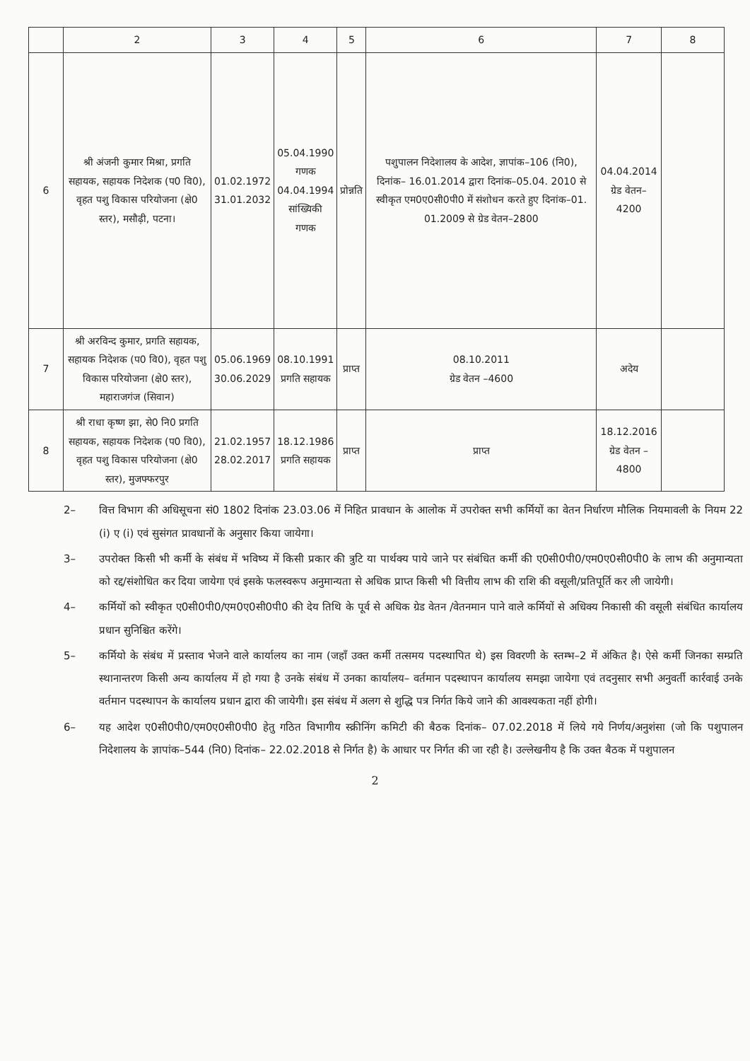| | 2 | 3 | 4 | 5 | 6 | 7 | 8 |
| --- | --- | --- | --- | --- | --- | --- | --- |
| 6 | श्री अंजनी कुमार मिश्रा, प्रगति सहायक, सहायक निदेशक (प0 वि0), वृहत पशु विकास परियोजना (क्षे0 स्तर), मसौढ़ी, पटना। | 01.02.1972 31.01.2032 | 05.04.1990 गणक 04.04.1994 सांख्यिकी गणक | प्रोन्नति | पशुपालन निदेशालय के आदेश, ज्ञापांक–106 (नि0), दिनांक– 16.01.2014 द्वारा दिनांक–05.04. 2010 से स्वीकृत एम0ए0सी0पी0 में संशोधन करते हुए दिनांक–01. 01.2009 से ग्रेड वेतन–2800 | 04.04.2014 ग्रेड वेतन–4200 | |
| 7 | श्री अरविन्द कुमार, प्रगति सहायक, सहायक निदेशक (प0 वि0), वृहत पशु विकास परियोजना (क्षे0 स्तर), महाराजगंज (सिवान) | 05.06.1969 30.06.2029 | 08.10.1991 प्रगति सहायक | प्राप्त | 08.10.2011 ग्रेड वेतन –4600 | अदेय | |
| 8 | श्री राधा कृष्ण झा, से0 नि0 प्रगति सहायक, सहायक निदेशक (प0 वि0), वृहत पशु विकास परियोजना (क्षे0 स्तर), मुजफ्फरपुर | 21.02.1957 28.02.2017 | 18.12.1986 प्रगति सहायक | प्राप्त | प्राप्त | 18.12.2016 ग्रेड वेतन –4800 | |
2– वित्त विभाग की अधिसूचना सं0 1802 दिनांक 23.03.06 में निहित प्रावधान के आलोक में उपरोक्त सभी कर्मियों का वेतन निर्धारण मौलिक नियमावली के नियम 22 (i) ए (i) एवं सुसंगत प्रावधानों के अनुसार किया जायेगा।
3– उपरोक्त किसी भी कर्मी के संबंध में भविष्य में किसी प्रकार की त्रुटि या पार्थक्य पाये जाने पर संबंधित कर्मी की ए0सी0पी0/एम0ए0सी0पी0 के लाभ की अनुमान्यता को रद्द/संशोधित कर दिया जायेगा एवं इसके फलस्वरूप अनुमान्यता से अधिक प्राप्त किसी भी वित्तीय लाभ की राशि की वसूली/प्रतिपूर्ति कर ली जायेगी।
4– कर्मियों को स्वीकृत ए0सी0पी0/एम0ए0सी0पी0 की देय तिथि के पूर्व से अधिक ग्रेड वेतन /वेतनमान पाने वाले कर्मियों से अधिक्य निकासी की वसूली संबंधित कार्यालय प्रधान सुनिश्चित करेंगे।
5– कर्मियो के संबंध में प्रस्ताव भेजने वाले कार्यालय का नाम (जहाँ उक्त कर्मी तत्समय पदस्थापित थे) इस विवरणी के स्तम्भ–2 में अंकित है। ऐसे कर्मी जिनका सम्प्रति स्थानान्तरण किसी अन्य कार्यालय में हो गया है उनके संबंध में उनका कार्यालय– वर्तमान पदस्थापन कार्यालय समझा जायेगा एवं तदनुसार सभी अनुवर्ती कार्रवाई उनके वर्तमान पदस्थापन के कार्यालय प्रधान द्वारा की जायेगी। इस संबंध में अलग से शुद्धि पत्र निर्गत किये जाने की आवश्यकता नहीं होगी।
6– यह आदेश ए0सी0पी0/एम0ए0सी0पी0 हेतु गठित विभागीय स्क्रीनिंग कमिटी की बैठक दिनांक– 07.02.2018 में लिये गये निर्णय/अनुशंसा (जो कि पशुपालन निदेशालय के ज्ञापांक–544 (नि0) दिनांक– 22.02.2018 से निर्गत है) के आधार पर निर्गत की जा रही है। उल्लेखनीय है कि उक्त बैठक में पशुपालन
2